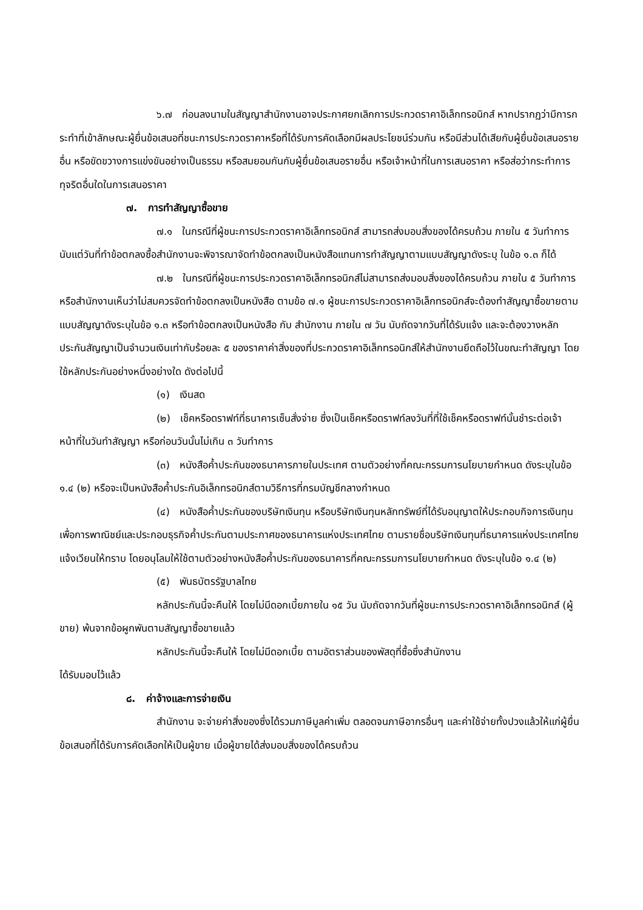๖.๗ ก่อนลงนามในสัญญาสำนักงานอาจประกาศยกเลิกการประกวดราคาอิเล็กทรอนิกส์ หากปรากฏว่ามีการกระทำที่เข้าลักษณะผู้ยื่นข้อเสนอที่ชนะการประกวดราคาหรือที่ได้รับการคัดเลือกมีผลประโยชน์ร่วมกัน หรือมีส่วนได้เสียกับผู้ยื่นข้อเสนอรายอื่น หรือขัดขวางการแข่งขันอย่างเป็นธรรม หรือสมยอมกันกับผู้ยื่นข้อเสนอรายอื่น หรือเจ้าหน้าที่ในการเสนอราคา หรือส่อว่ากระทำการทุจริตอื่นใดในการเสนอราคา
๗. การทำสัญญาซื้อขาย
๗.๑ ในกรณีที่ผู้ชนะการประกวดราคาอิเล็กทรอนิกส์ สามารถส่งมอบสิ่งของได้ครบถ้วน ภายใน ๕ วันทำการ นับแต่วันที่ทำข้อตกลงซื้อสำนักงานจะพิจารณาจัดทำข้อตกลงเป็นหนังสือแทนการทำสัญญาตามแบบสัญญาดังระบุ ในข้อ ๑.๓ ก็ได้
๗.๒ ในกรณีที่ผู้ชนะการประกวดราคาอิเล็กทรอนิกส์ไม่สามารถส่งมอบสิ่งของได้ครบถ้วน ภายใน ๕ วันทำการ หรือสำนักงานเห็นว่าไม่สมควรจัดทำข้อตกลงเป็นหนังสือ ตามข้อ ๗.๑ ผู้ชนะการประกวดราคาอิเล็กทรอนิกส์จะต้องทำสัญญาซื้อขายตามแบบสัญญาดังระบุในข้อ ๑.๓ หรือทำข้อตกลงเป็นหนังสือ กับ สำนักงาน ภายใน ๗ วัน นับถัดจากวันที่ได้รับแจ้ง และจะต้องวางหลักประกันสัญญาเป็นจำนวนเงินเท่ากับร้อยละ ๕ ของราคาค่าสิ่งของที่ประกวดราคาอิเล็กทรอนิกส์ให้สำนักงานยึดถือไว้ในขณะทำสัญญา โดยใช้หลักประกันอย่างหนึ่งอย่างใด ดังต่อไปนี้
(๑) เงินสด
(๒) เช็คหรือดราฟท์ที่ธนาคารเซ็นสั่งจ่าย ซึ่งเป็นเช็คหรือดราฟท์ลงวันที่ที่ใช้เช็คหรือดราฟท์นั้นชำระต่อเจ้าหน้าที่ในวันทำสัญญา หรือก่อนวันนั้นไม่เกิน ๓ วันทำการ
(๓) หนังสือค้ำประกันของธนาคารภายในประเทศ ตามตัวอย่างที่คณะกรรมการนโยบายกำหนด ดังระบุในข้อ ๑.๔ (๒) หรือจะเป็นหนังสือค้ำประกันอิเล็กทรอนิกส์ตามวิธีการที่กรมบัญชีกลางกำหนด
(๔) หนังสือค้ำประกันของบริษัทเงินทุน หรือบริษัทเงินทุนหลักทรัพย์ที่ได้รับอนุญาตให้ประกอบกิจการเงินทุนเพื่อการพาณิชย์และประกอบธุรกิจค้ำประกันตามประกาศของธนาคารแห่งประเทศไทย ตามรายชื่อบริษัทเงินทุนที่ธนาคารแห่งประเทศไทยแจ้งเวียนให้ทราบ โดยอนุโลมให้ใช้ตามตัวอย่างหนังสือค้ำประกันของธนาคารที่คณะกรรมการนโยบายกำหนด ดังระบุในข้อ ๑.๔ (๒)
(๕) พันธบัตรรัฐบาลไทย
หลักประกันนี้จะคืนให้ โดยไม่มีดอกเบี้ยภายใน ๑๕ วัน นับถัดจากวันที่ผู้ชนะการประกวดราคาอิเล็กทรอนิกส์ (ผู้ขาย) พ้นจากข้อผูกพันตามสัญญาซื้อขายแล้ว
หลักประกันนี้จะคืนให้ โดยไม่มีดอกเบี้ย ตามอัตราส่วนของพัสดุที่ซื้อซึ่งสำนักงาน
ได้รับมอบไว้แล้ว
๘. ค่าจ้างและการจ่ายเงิน
สำนักงาน จะจ่ายค่าสิ่งของซึ่งได้รวมภาษีมูลค่าเพิ่ม ตลอดจนภาษีอากรอื่นๆ และค่าใช้จ่ายทั้งปวงแล้วให้แก่ผู้ยื่นข้อเสนอที่ได้รับการคัดเลือกให้เป็นผู้ขาย เมื่อผู้ขายได้ส่งมอบสิ่งของได้ครบถ้วน